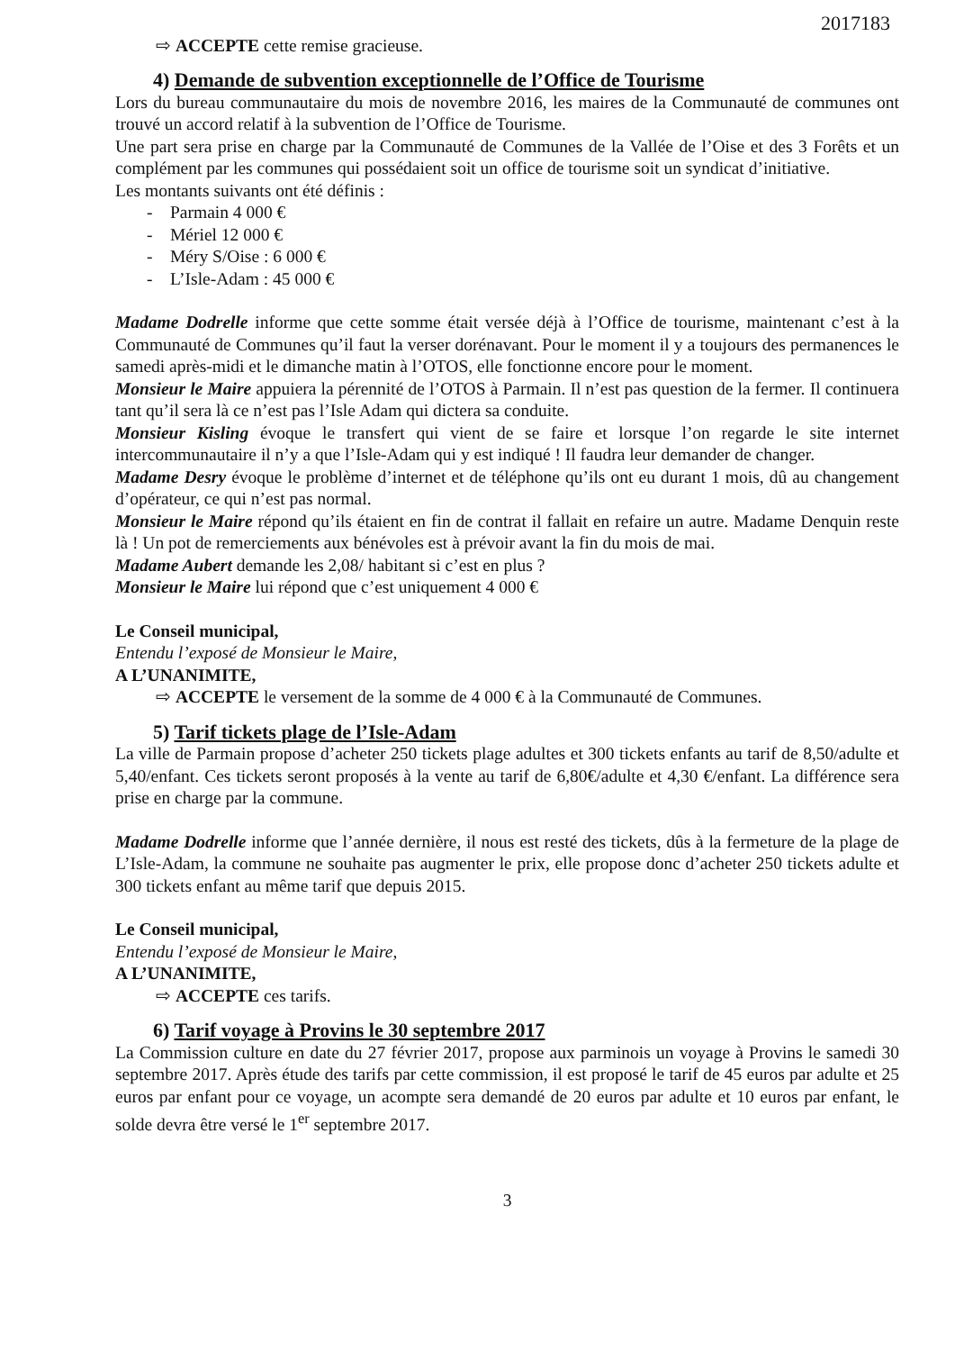2017183
⇨ ACCEPTE cette remise gracieuse.
4) Demande de subvention exceptionnelle de l’Office de Tourisme
Lors du bureau communautaire du mois de novembre 2016, les maires de la Communauté de communes ont trouvé un accord relatif à la subvention de l’Office de Tourisme.
Une part sera prise en charge par la Communauté de Communes de la Vallée de l’Oise et des 3 Forêts et un complément par les communes qui possédaient soit un office de tourisme soit un syndicat d’initiative.
Les montants suivants ont été définis :
- Parmain 4 000 €
- Mériel 12 000 €
- Méry S/Oise : 6 000 €
- L’Isle-Adam : 45 000 €
Madame Dodrelle informe que cette somme était versée déjà à l’Office de tourisme, maintenant c’est à la Communauté de Communes qu’il faut la verser dorénavant. Pour le moment il y a toujours des permanences le samedi après-midi et le dimanche matin à l’OTOS, elle fonctionne encore pour le moment.
Monsieur le Maire appuiera la pérennité de l’OTOS à Parmain. Il n’est pas question de la fermer. Il continuera tant qu’il sera là ce n’est pas l’Isle Adam qui dictera sa conduite.
Monsieur Kisling évoque le transfert qui vient de se faire et lorsque l’on regarde le site internet intercommunautaire il n’y a que l’Isle-Adam qui y est indiqué ! Il faudra leur demander de changer.
Madame Desry évoque le problème d’internet et de téléphone qu’ils ont eu durant 1 mois, dû au changement d’opérateur, ce qui n’est pas normal.
Monsieur le Maire répond qu’ils étaient en fin de contrat il fallait en refaire un autre. Madame Denquin reste là ! Un pot de remerciements aux bénévoles est à prévoir avant la fin du mois de mai.
Madame Aubert demande les 2,08/ habitant si c’est en plus ?
Monsieur le Maire lui répond que c’est uniquement 4 000 €
Le Conseil municipal,
Entendu l’exposé de Monsieur le Maire,
A L’UNANIMITE,
⇨ ACCEPTE le versement de la somme de 4 000 € à la Communauté de Communes.
5) Tarif tickets plage de l’Isle-Adam
La ville de Parmain propose d’acheter 250 tickets plage adultes et 300 tickets enfants au tarif de 8,50/adulte et 5,40/enfant. Ces tickets seront proposés à la vente au tarif de 6,80€/adulte et 4,30 €/enfant. La différence sera prise en charge par la commune.
Madame Dodrelle informe que l’année dernière, il nous est resté des tickets, dûs à la fermeture de la plage de L’Isle-Adam, la commune ne souhaite pas augmenter le prix, elle propose donc d’acheter 250 tickets adulte et 300 tickets enfant au même tarif que depuis 2015.
Le Conseil municipal,
Entendu l’exposé de Monsieur le Maire,
A L’UNANIMITE,
⇨ ACCEPTE ces tarifs.
6) Tarif voyage à Provins le 30 septembre 2017
La Commission culture en date du 27 février 2017, propose aux parminois un voyage à Provins le samedi 30 septembre 2017. Après étude des tarifs par cette commission, il est proposé le tarif de 45 euros par adulte et 25 euros par enfant pour ce voyage, un acompte sera demandé de 20 euros par adulte et 10 euros par enfant, le solde devra être versé le 1<sup>er</sup> septembre 2017.
3